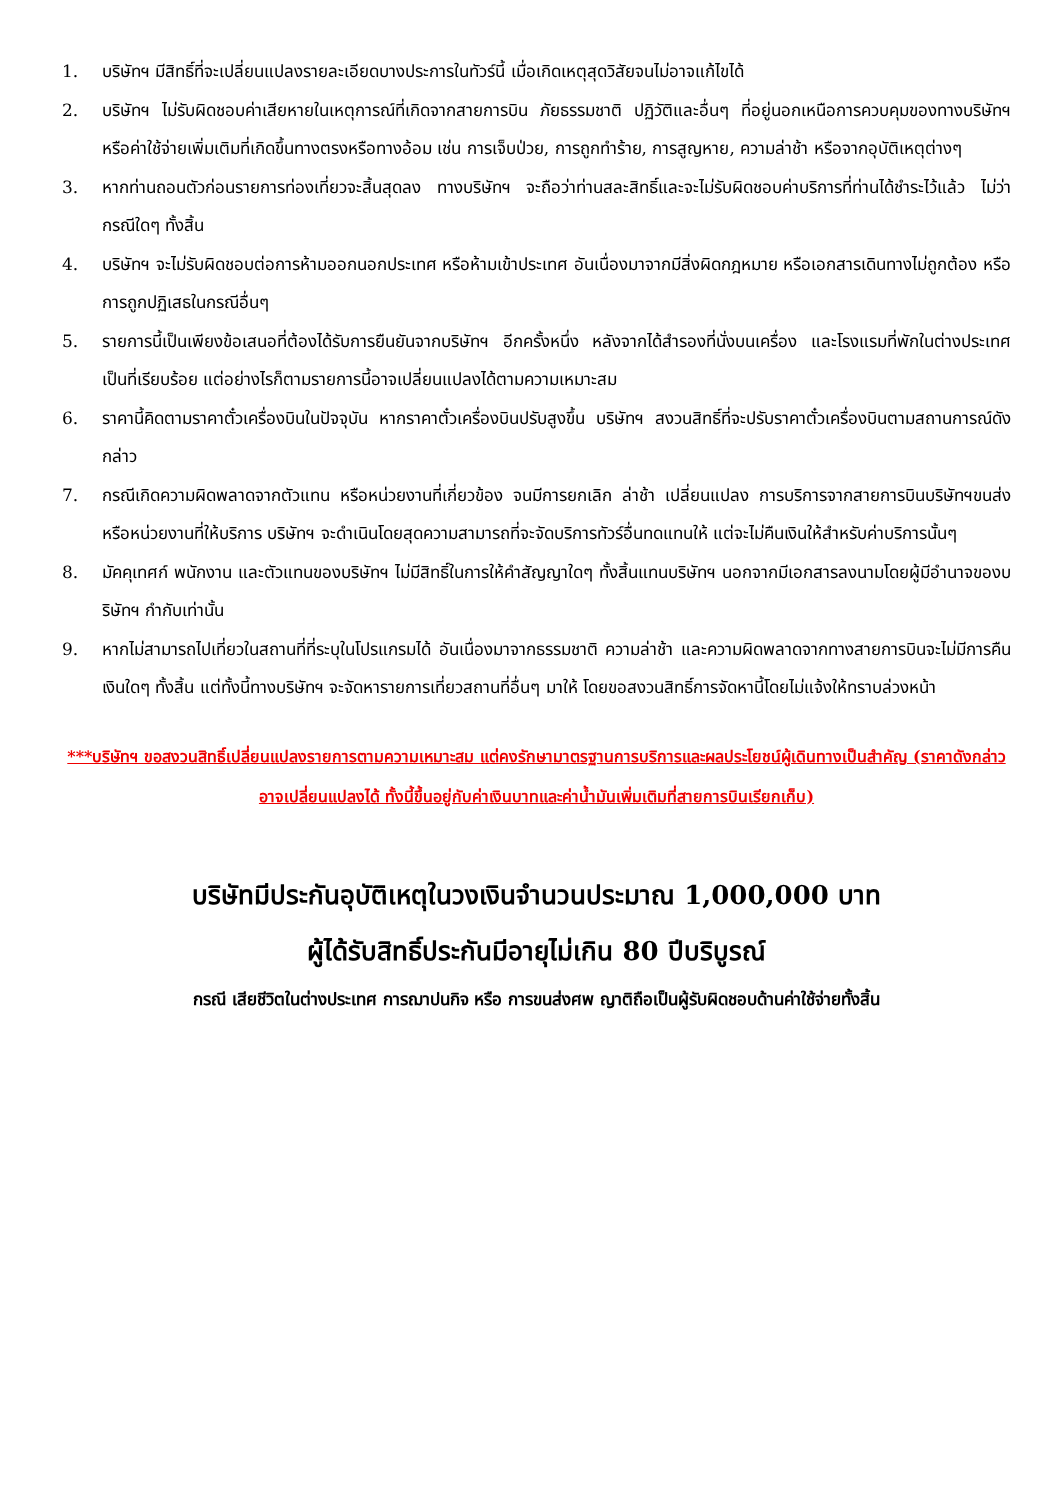1. บริษัทฯ มีสิทธิ์ที่จะเปลี่ยนแปลงรายละเอียดบางประการในทัวร์นี้ เมื่อเกิดเหตุสุดวิสัยจนไม่อาจแก้ไขได้
2. บริษัทฯ ไม่รับผิดชอบค่าเสียหายในเหตุการณ์ที่เกิดจากสายการบิน ภัยธรรมชาติ ปฏิวัติและอื่นๆ ที่อยู่นอกเหนือการควบคุมของทางบริษัทฯ หรือค่าใช้จ่ายเพิ่มเติมที่เกิดขึ้นทางตรงหรือทางอ้อม เช่น การเจ็บป่วย, การถูกทำร้าย, การสูญหาย, ความล่าช้า หรือจากอุบัติเหตุต่างๆ
3. หากท่านถอนตัวก่อนรายการท่องเที่ยวจะสิ้นสุดลง ทางบริษัทฯ จะถือว่าท่านสละสิทธิ์และจะไม่รับผิดชอบค่าบริการที่ท่านได้ชำระไว้แล้ว ไม่ว่ากรณีใดๆ ทั้งสิ้น
4. บริษัทฯ จะไม่รับผิดชอบต่อการห้ามออกนอกประเทศ หรือห้ามเข้าประเทศ อันเนื่องมาจากมีสิ่งผิดกฎหมาย หรือเอกสารเดินทางไม่ถูกต้อง หรือการถูกปฏิเสธในกรณีอื่นๆ
5. รายการนี้เป็นเพียงข้อเสนอที่ต้องได้รับการยืนยันจากบริษัทฯ อีกครั้งหนึ่ง หลังจากได้สำรองที่นั่งบนเครื่อง และโรงแรมที่พักในต่างประเทศเป็นที่เรียบร้อย แต่อย่างไรก็ตามรายการนี้อาจเปลี่ยนแปลงได้ตามความเหมาะสม
6. ราคานี้คิดตามราคาตั๋วเครื่องบินในปัจจุบัน หากราคาตั๋วเครื่องบินปรับสูงขึ้น บริษัทฯ สงวนสิทธิ์ที่จะปรับราคาตั๋วเครื่องบินตามสถานการณ์ดังกล่าว
7. กรณีเกิดความผิดพลาดจากตัวแทน หรือหน่วยงานที่เกี่ยวข้อง จนมีการยกเลิก ล่าช้า เปลี่ยนแปลง การบริการจากสายการบินบริษัทฯขนส่ง หรือหน่วยงานที่ให้บริการ บริษัทฯ จะดำเนินโดยสุดความสามารถที่จะจัดบริการทัวร์อื่นทดแทนให้ แต่จะไม่คืนเงินให้สำหรับค่าบริการนั้นๆ
8. มัคคุเทศก์ พนักงาน และตัวแทนของบริษัทฯ ไม่มีสิทธิ์ในการให้คำสัญญาใดๆ ทั้งสิ้นแทนบริษัทฯ นอกจากมีเอกสารลงนามโดยผู้มีอำนาจของบริษัทฯ กำกับเท่านั้น
9. หากไม่สามารถไปเที่ยวในสถานที่ที่ระบุในโปรแกรมได้ อันเนื่องมาจากธรรมชาติ ความล่าช้า และความผิดพลาดจากทางสายการบินจะไม่มีการคืนเงินใดๆ ทั้งสิ้น แต่ทั้งนี้ทางบริษัทฯ จะจัดหารายการเที่ยวสถานที่อื่นๆ มาให้ โดยขอสงวนสิทธิ์การจัดหานี้โดยไม่แจ้งให้ทราบล่วงหน้า
***บริษัทฯ ขอสงวนสิทธิ์เปลี่ยนแปลงรายการตามความเหมาะสม แต่คงรักษามาตรฐานการบริการและผลประโยชน์ผู้เดินทางเป็นสำคัญ (ราคาดังกล่าวอาจเปลี่ยนแปลงได้ ทั้งนี้ขึ้นอยู่กับค่าเงินบาทและค่าน้ำมันเพิ่มเติมที่สายการบินเรียกเก็บ)
บริษัทมีประกันอุบัติเหตุในวงเงินจำนวนประมาณ 1,000,000 บาท
ผู้ได้รับสิทธิ์ประกันมีอายุไม่เกิน 80 ปีบริบูรณ์
กรณี เสียชีวิตในต่างประเทศ การฌาปนกิจ หรือ การขนส่งศพ ญาติถือเป็นผู้รับผิดชอบด้านค่าใช้จ่ายทั้งสิ้น